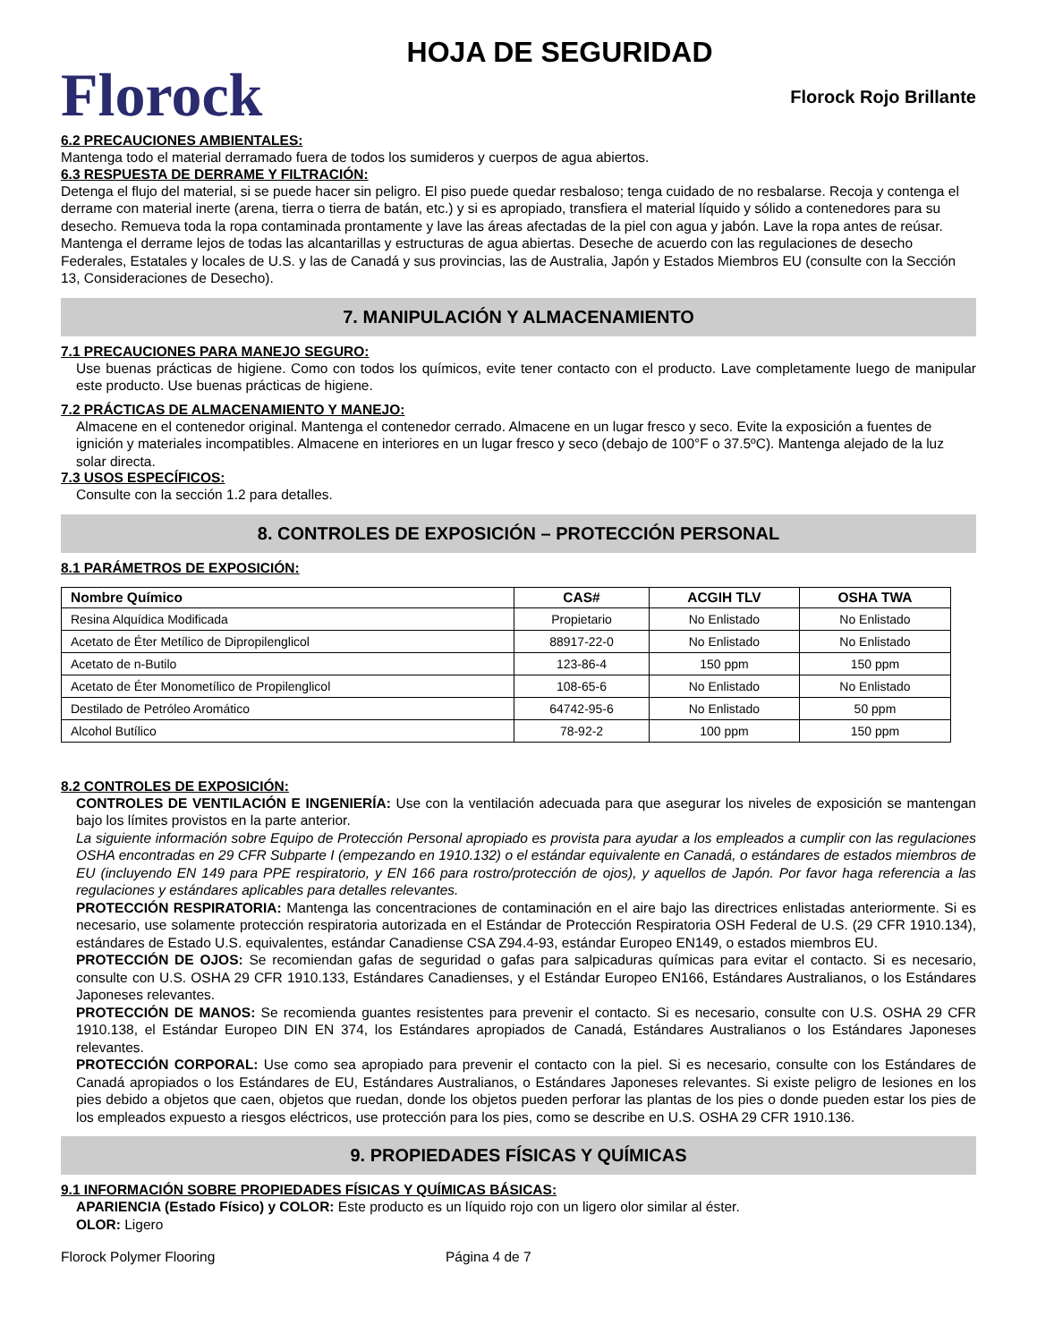Florock
HOJA DE SEGURIDAD
Florock Rojo Brillante
6.2 PRECAUCIONES AMBIENTALES:
Mantenga todo el material derramado fuera de todos los sumideros y cuerpos de agua abiertos.
6.3 RESPUESTA DE DERRAME Y FILTRACIÓN:
Detenga el flujo del material, si se puede hacer sin peligro. El piso puede quedar resbaloso; tenga cuidado de no resbalarse. Recoja y contenga el derrame con material inerte (arena, tierra o tierra de batán, etc.) y si es apropiado, transfiera el material líquido y sólido a contenedores para su desecho. Remueva toda la ropa contaminada prontamente y lave las áreas afectadas de la piel con agua y jabón. Lave la ropa antes de reúsar. Mantenga el derrame lejos de todas las alcantarillas y estructuras de agua abiertas. Deseche de acuerdo con las regulaciones de desecho Federales, Estatales y locales de U.S. y las de Canadá y sus provincias, las de Australia, Japón y Estados Miembros EU (consulte con la Sección 13, Consideraciones de Desecho).
7. MANIPULACIÓN Y ALMACENAMIENTO
7.1 PRECAUCIONES PARA MANEJO SEGURO:
Use buenas prácticas de higiene. Como con todos los químicos, evite tener contacto con el producto. Lave completamente luego de manipular este producto. Use buenas prácticas de higiene.
7.2 PRÁCTICAS DE ALMACENAMIENTO Y MANEJO:
Almacene en el contenedor original. Mantenga el contenedor cerrado. Almacene en un lugar fresco y seco. Evite la exposición a fuentes de ignición y materiales incompatibles. Almacene en interiores en un lugar fresco y seco (debajo de 100°F o 37.5ºC). Mantenga alejado de la luz solar directa.
7.3 USOS ESPECÍFICOS:
Consulte con la sección 1.2 para detalles.
8. CONTROLES DE EXPOSICIÓN – PROTECCIÓN PERSONAL
8.1 PARÁMETROS DE EXPOSICIÓN:
| Nombre Químico | CAS# | ACGIH TLV | OSHA TWA |
| --- | --- | --- | --- |
| Resina Alquídica Modificada | Propietario | No Enlistado | No Enlistado |
| Acetato de Éter Metílico de Dipropilenglicol | 88917-22-0 | No Enlistado | No Enlistado |
| Acetato de n-Butilo | 123-86-4 | 150 ppm | 150 ppm |
| Acetato de Éter Monometílico de Propilenglicol | 108-65-6 | No Enlistado | No Enlistado |
| Destilado de Petróleo Aromático | 64742-95-6 | No Enlistado | 50 ppm |
| Alcohol Butílico | 78-92-2 | 100 ppm | 150 ppm |
8.2 CONTROLES DE EXPOSICIÓN:
CONTROLES DE VENTILACIÓN E INGENIERÍA: Use con la ventilación adecuada para que asegurar los niveles de exposición se mantengan bajo los límites provistos en la parte anterior.
La siguiente información sobre Equipo de Protección Personal apropiado es provista para ayudar a los empleados a cumplir con las regulaciones OSHA encontradas en 29 CFR Subparte I (empezando en 1910.132) o el estándar equivalente en Canadá, o estándares de estados miembros de EU (incluyendo EN 149 para PPE respiratorio, y EN 166 para rostro/protección de ojos), y aquellos de Japón. Por favor haga referencia a las regulaciones y estándares aplicables para detalles relevantes.
PROTECCIÓN RESPIRATORIA: Mantenga las concentraciones de contaminación en el aire bajo las directrices enlistadas anteriormente. Si es necesario, use solamente protección respiratoria autorizada en el Estándar de Protección Respiratoria OSH Federal de U.S. (29 CFR 1910.134), estándares de Estado U.S. equivalentes, estándar Canadiense CSA Z94.4-93, estándar Europeo EN149, o estados miembros EU.
PROTECCIÓN DE OJOS: Se recomiendan gafas de seguridad o gafas para salpicaduras químicas para evitar el contacto. Si es necesario, consulte con U.S. OSHA 29 CFR 1910.133, Estándares Canadienses, y el Estándar Europeo EN166, Estándares Australianos, o los Estándares Japoneses relevantes.
PROTECCIÓN DE MANOS: Se recomienda guantes resistentes para prevenir el contacto. Si es necesario, consulte con U.S. OSHA 29 CFR 1910.138, el Estándar Europeo DIN EN 374, los Estándares apropiados de Canadá, Estándares Australianos o los Estándares Japoneses relevantes.
PROTECCIÓN CORPORAL: Use como sea apropiado para prevenir el contacto con la piel. Si es necesario, consulte con los Estándares de Canadá apropiados o los Estándares de EU, Estándares Australianos, o Estándares Japoneses relevantes. Si existe peligro de lesiones en los pies debido a objetos que caen, objetos que ruedan, donde los objetos pueden perforar las plantas de los pies o donde pueden estar los pies de los empleados expuesto a riesgos eléctricos, use protección para los pies, como se describe en U.S. OSHA 29 CFR 1910.136.
9. PROPIEDADES FÍSICAS Y QUÍMICAS
9.1 INFORMACIÓN SOBRE PROPIEDADES FÍSICAS Y QUÍMICAS BÁSICAS:
APARIENCIA (Estado Físico) y COLOR: Este producto es un líquido rojo con un ligero olor similar al éster.
OLOR: Ligero
Florock Polymer Flooring Página 4 de 7